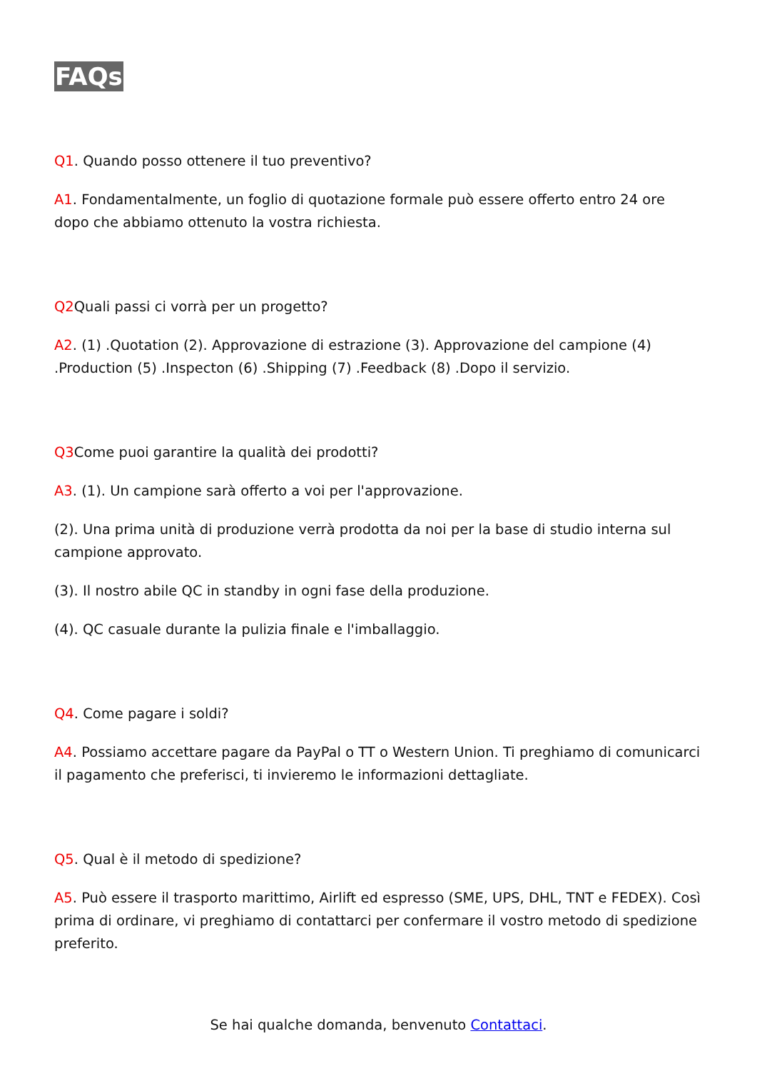FAQs
Q1. Quando posso ottenere il tuo preventivo?
A1. Fondamentalmente, un foglio di quotazione formale può essere offerto entro 24 ore dopo che abbiamo ottenuto la vostra richiesta.
Q2 Quali passi ci vorrà per un progetto?
A2. (1) .Quotation (2). Approvazione di estrazione (3). Approvazione del campione (4) .Production (5) .Inspecton (6) .Shipping (7) .Feedback (8) .Dopo il servizio.
Q3 Come puoi garantire la qualità dei prodotti?
A3. (1). Un campione sarà offerto a voi per l'approvazione.
(2). Una prima unità di produzione verrà prodotta da noi per la base di studio interna sul campione approvato.
(3). Il nostro abile QC in standby in ogni fase della produzione.
(4). QC casuale durante la pulizia finale e l'imballaggio.
Q4. Come pagare i soldi?
A4. Possiamo accettare pagare da PayPal o TT o Western Union. Ti preghiamo di comunicarci il pagamento che preferisci, ti invieremo le informazioni dettagliate.
Q5. Qual è il metodo di spedizione?
A5. Può essere il trasporto marittimo, Airlift ed espresso (SME, UPS, DHL, TNT e FEDEX). Così prima di ordinare, vi preghiamo di contattarci per confermare il vostro metodo di spedizione preferito.
Se hai qualche domanda, benvenuto Contattaci.